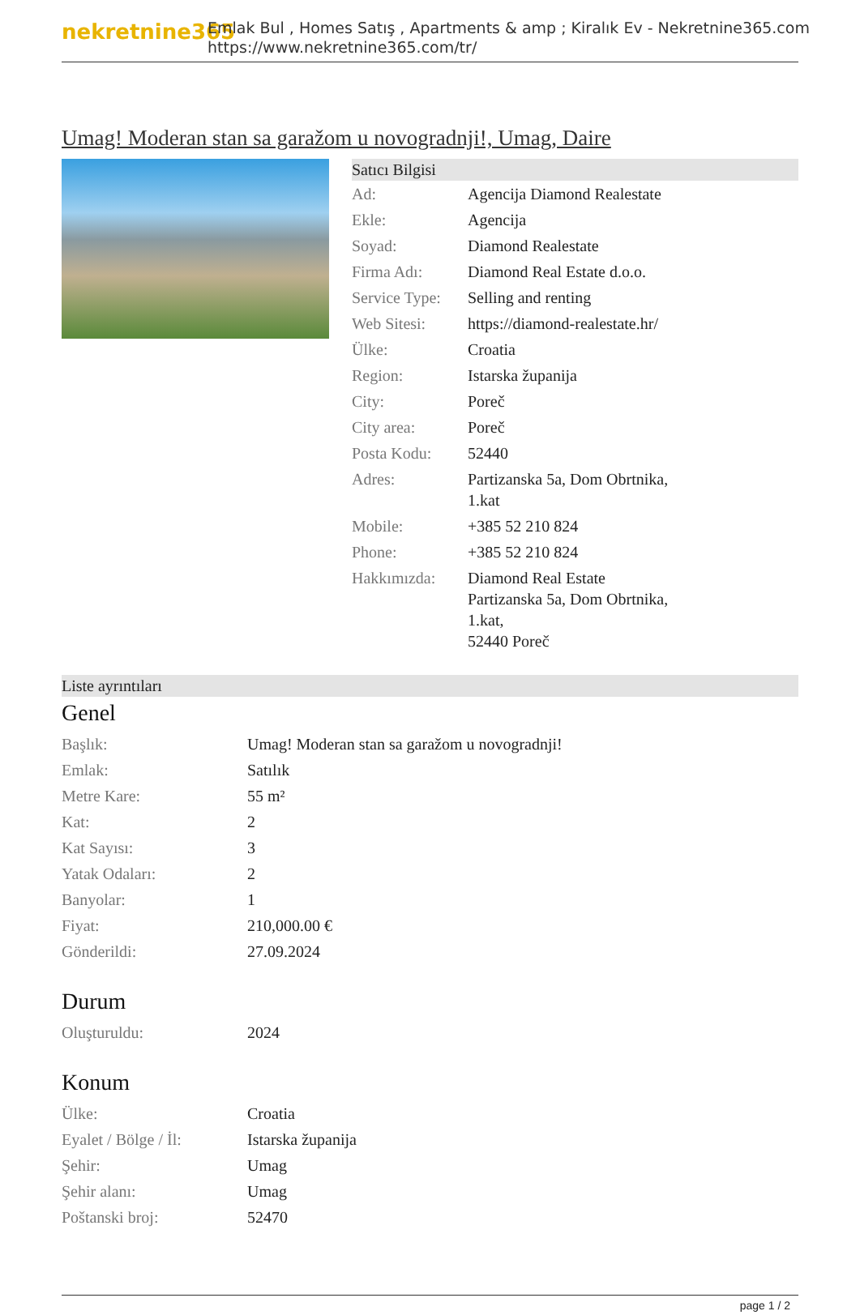nekretnine365
Emlak Bul , Homes Satış , Apartments & amp ; Kiralık Ev - Nekretnine365.com
https://www.nekretnine365.com/tr/
Umag! Moderan stan sa garažom u novogradnji!, Umag, Daire
Satıcı Bilgisi
| Ad: | Agencija Diamond Realestate |
| Ekle: | Agencija |
| Soyad: | Diamond Realestate |
| Firma Adı: | Diamond Real Estate d.o.o. |
| Service Type: | Selling and renting |
| Web Sitesi: | https://diamond-realestate.hr/ |
| Ülke: | Croatia |
| Region: | Istarska županija |
| City: | Poreč |
| City area: | Poreč |
| Posta Kodu: | 52440 |
| Adres: | Partizanska 5a, Dom Obrtnika, 1.kat |
| Mobile: | +385 52 210 824 |
| Phone: | +385 52 210 824 |
| Hakkımızda: | Diamond Real Estate Partizanska 5a, Dom Obrtnika, 1.kat, 52440 Poreč |
Liste ayrıntıları
Genel
| Başlık: | Umag! Moderan stan sa garažom u novogradnji! |
| Emlak: | Satılık |
| Metre Kare: | 55 m² |
| Kat: | 2 |
| Kat Sayısı: | 3 |
| Yatak Odaları: | 2 |
| Banyolar: | 1 |
| Fiyat: | 210,000.00 € |
| Gönderildi: | 27.09.2024 |
Durum
| Oluşturuldu: | 2024 |
Konum
| Ülke: | Croatia |
| Eyalet / Bölge / İl: | Istarska županija |
| Şehir: | Umag |
| Şehir alanı: | Umag |
| Poštanski broj: | 52470 |
page 1 / 2